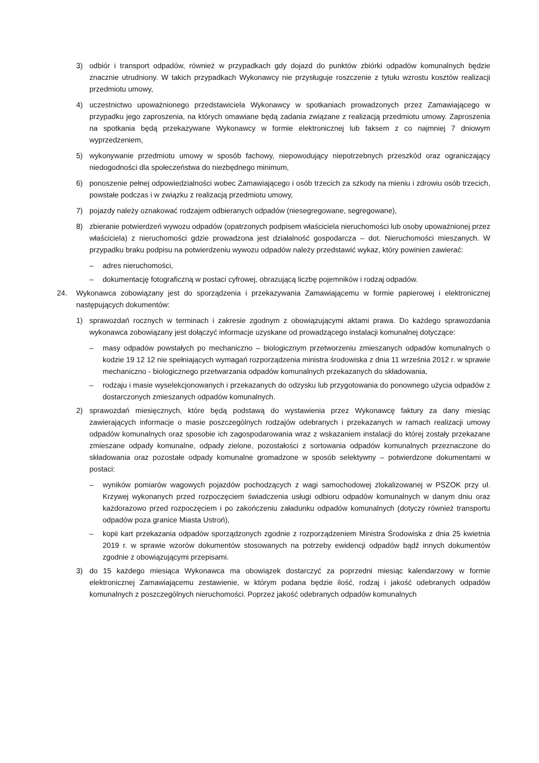3) odbiór i transport odpadów, również w przypadkach gdy dojazd do punktów zbiórki odpadów komunalnych będzie znacznie utrudniony. W takich przypadkach Wykonawcy nie przysługuje roszczenie z tytułu wzrostu kosztów realizacji przedmiotu umowy,
4) uczestnictwo upoważnionego przedstawiciela Wykonawcy w spotkaniach prowadzonych przez Zamawiającego w przypadku jego zaproszenia, na których omawiane będą zadania związane z realizacją przedmiotu umowy. Zaproszenia na spotkania będą przekazywane Wykonawcy w formie elektronicznej lub faksem z co najmniej 7 dniowym wyprzedzeniem,
5) wykonywanie przedmiotu umowy w sposób fachowy, niepowodujący niepotrzebnych przeszkód oraz ograniczający niedogodności dla społeczeństwa do niezbędnego minimum,
6) ponoszenie pełnej odpowiedzialności wobec Zamawiającego i osób trzecich za szkody na mieniu i zdrowiu osób trzecich, powstałe podczas i w związku z realizacją przedmiotu umowy,
7) pojazdy należy oznakować rodzajem odbieranych odpadów (niesegregowane, segregowane),
8) zbieranie potwierdzeń wywozu odpadów (opatrzonych podpisem właściciela nieruchomości lub osoby upoważnionej przez właściciela) z nieruchomości gdzie prowadzona jest działalność gospodarcza – dot. Nieruchomości mieszanych. W przypadku braku podpisu na potwierdzeniu wywozu odpadów należy przedstawić wykaz, który powinien zawierać:
– adres nieruchomości,
– dokumentację fotograficzną w postaci cyfrowej, obrazującą liczbę pojemników i rodzaj odpadów.
24. Wykonawca zobowiązany jest do sporządzenia i przekazywania Zamawiającemu w formie papierowej i elektronicznej następujących dokumentów:
1) sprawozdań rocznych w terminach i zakresie zgodnym z obowiązującymi aktami prawa. Do każdego sprawozdania wykonawca zobowiązany jest dołączyć informacje uzyskane od prowadzącego instalacji komunalnej dotyczące:
– masy odpadów powstałych po mechaniczno – biologicznym przetworzeniu zmieszanych odpadów komunalnych o kodzie 19 12 12 nie spełniających wymagań rozporządzenia ministra środowiska z dnia 11 września 2012 r. w sprawie mechaniczno - biologicznego przetwarzania odpadów komunalnych przekazanych do składowania,
– rodzaju i masie wyselekcjonowanych i przekazanych do odzysku lub przygotowania do ponownego użycia odpadów z dostarczonych zmieszanych odpadów komunalnych.
2) sprawozdań miesięcznych, które będą podstawą do wystawienia przez Wykonawcę faktury za dany miesiąc zawierających informacje o masie poszczególnych rodzajów odebranych i przekazanych w ramach realizacji umowy odpadów komunalnych oraz sposobie ich zagospodarowania wraz z wskazaniem instalacji do której zostały przekazane zmieszane odpady komunalne, odpady zielone, pozostałości z sortowania odpadów komunalnych przeznaczone do składowania oraz pozostałe odpady komunalne gromadzone w sposób selektywny – potwierdzone dokumentami w postaci:
– wyników pomiarów wagowych pojazdów pochodzących z wagi samochodowej zlokalizowanej w PSZOK przy ul. Krzywej wykonanych przed rozpoczęciem świadczenia usługi odbioru odpadów komunalnych w danym dniu oraz każdorazowo przed rozpoczęciem i po zakończeniu załadunku odpadów komunalnych (dotyczy również transportu odpadów poza granice Miasta Ustroń),
– kopii kart przekazania odpadów sporządzonych zgodnie z rozporządzeniem Ministra Środowiska z dnia 25 kwietnia 2019 r. w sprawie wzorów dokumentów stosowanych na potrzeby ewidencji odpadów bądź innych dokumentów zgodnie z obowiązującymi przepisami.
3) do 15 każdego miesiąca Wykonawca ma obowiązek dostarczyć za poprzedni miesiąc kalendarzowy w formie elektronicznej Zamawiającemu zestawienie, w którym podana będzie ilość, rodzaj i jakość odebranych odpadów komunalnych z poszczególnych nieruchomości. Poprzez jakość odebranych odpadów komunalnych